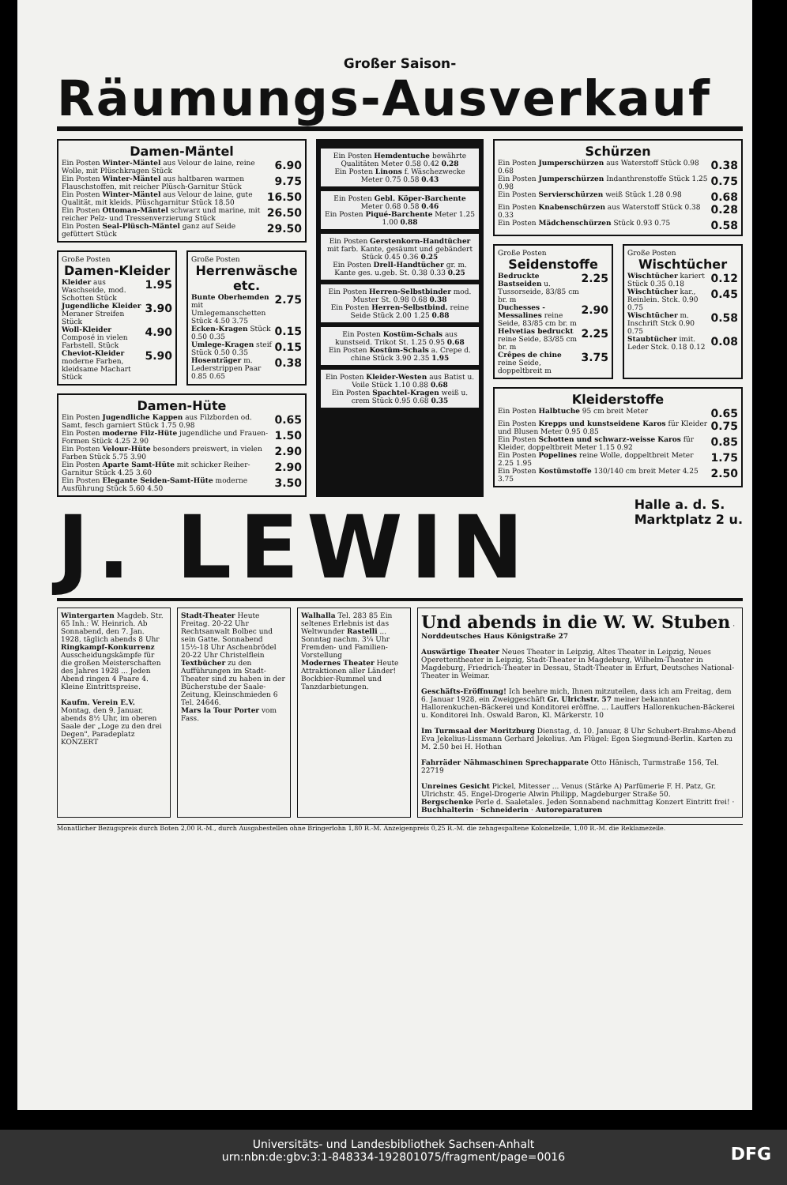Großer Saison-
Räumungs-Ausverkauf
Damen-Mäntel
Ein Posten Winter-Mäntel aus Velour de laine, reine Wolle, mit Plüschkragen Stück 6.90
Ein Posten Winter-Mäntel aus haltbaren warmen Flauschstoffen, mit reicher Plüsch-Garnitur Stück 9.75
Ein Posten Winter-Mäntel aus Velour de laine, gute Qualität, mit kleids. Plüschgarnitur Stück 18.50 16.50
Ein Posten Ottoman-Mäntel schwarz und marine, mit reicher Pelz- und Tressenverzierung Stück 26.50
Ein Posten Seal-Plüsch-Mäntel ganz auf Seide gefüttert Stück 29.50
Große Posten
Damen-Kleider
Kleider aus Waschseide, mod. Schotten Stück 1.95
Jugendliche Kleider Meraner Streifen Stück 3.90
Woll-Kleider Composé in vielen Farbstell. Stück 4.90
Cheviot-Kleider moderne Farben, kleidsame Machart Stück 5.90
Große Posten
Herrenwäsche etc.
Bunte Oberhemden mit Umlegemanschetten Stück 4.50 3.75 2.75
Ecken-Kragen Stück 0.50 0.35 0.15
Umlege-Kragen steif Stück 0.50 0.35 0.15
Hosenträger m. Lederstrippen Paar 0.85 0.65 0.38
Damen-Hüte
Ein Posten Jugendliche Kappen aus Filzborden od. Samt, fesch garniert Stück 1.75 0.98 0.65
Ein Posten moderne Filz-Hüte jugendliche und Frauen-Formen Stück 4.25 2.90 1.50
Ein Posten Velour-Hüte besonders preiswert, in vielen Farben Stück 5.75 3.90 2.90
Ein Posten Aparte Samt-Hüte mit schicker Reiher-Garnitur Stück 4.25 3.60 2.90
Ein Posten Elegante Seiden-Samt-Hüte moderne Ausführung Stück 5.60 4.50 3.50
Ein Posten Hemdentuche bewährte Qualitäten Meter 0.58 0.42 0.28
Ein Posten Linons f. Wäschezwecke Meter 0.75 0.58 0.43
Ein Posten Gebl. Köper-Barchente Meter 0.68 0.58 0.46
Ein Posten Piqué-Barchente Meter 1.25 1.00 0.88
Ein Posten Gerstenkorn-Handtücher mit farb. Kante, gesäumt und gebändert Stück 0.45 0.36 0.25
Ein Posten Drell-Handtücher gr. m. Kante ges. u.geb. St. 0.38 0.33 0.25
Ein Posten Herren-Selbstbinder mod. Muster St. 0.98 0.68 0.38
Ein Posten Herren-Selbstbind. reine Seide Stück 2.00 1.25 0.88
Ein Posten Kostüm-Schals aus kunstseid. Trikot St. 1.25 0.95 0.68
Ein Posten Kostüm-Schals a. Crepe d. chine Stück 3.90 2.35 1.95
Ein Posten Kleider-Westen aus Batist u. Voile Stück 1.10 0.88 0.68
Ein Posten Spachtel-Kragen weiß u. crem Stück 0.95 0.68 0.35
Schürzen
Ein Posten Jumperschürzen aus Waterstoff Stück 0.98 0.68 0.38
Ein Posten Jumperschürzen Indanthrenstoffe Stück 1.25 0.98 0.75
Ein Posten Servierschürzen weiß Stück 1.28 0.98 0.68
Ein Posten Knabenschürzen aus Waterstoff Stück 0.38 0.33 0.28
Ein Posten Mädchenschürzen Stück 0.93 0.75 0.58
Große Posten
Seidenstoffe
Bedruckte Bastseiden u. Tussorseide, 83/85 cm br. m 2.25
Duchesses - Messalines reine Seide, 83/85 cm br. m 2.90
Helvetias bedruckt reine Seide, 83/85 cm br. m 2.25
Crêpes de chine reine Seide, doppeltbreit m 3.75
Große Posten
Wischtücher
Wischtücher kariert Stück 0.35 0.18 0.12
Wischtücher kar., Reinlein. Stck. 0.90 0.75 0.45
Wischtücher m. Inschrift Stck 0.90 0.75 0.58
Staubtücher imit. Leder Stck. 0.18 0.12 0.08
Kleiderstoffe
Ein Posten Halbtuche 95 cm breit Meter 0.65
Ein Posten Krepps und kunstseidene Karos für Kleider und Blusen Meter 0.95 0.85 0.75
Ein Posten Schotten und schwarz-weisse Karos für Kleider, doppeltbreit Meter 1.15 0.92 0.85
Ein Posten Popelines reine Wolle, doppeltbreit Meter 2.25 1.95 1.75
Ein Posten Kostümstoffe 130/140 cm breit Meter 4.25 3.75 2.50
J. LEWIN Halle a. d. S.
Marktplatz 2 u.
Wintergarten Magdeb. Str. 65 Inh.: W. Heinrich. Ab Sonnabend, den 7. Jan. 1928, täglich abends 8 Uhr Ringkampf-Konkurrenz Ausscheidungskämpfe für die großen Meisterschaften des Jahres 1928 ... Jeden Abend ringen 4 Paare 4. Kleine Eintrittspreise.
Kaufm. Verein E.V. Montag, den 9. Januar, abends 8½ Uhr, im oberen Saale der „Loge zu den drei Degen", Paradeplatz KONZERT
Stadt-Theater Heute Freitag. 20-22 Uhr Rechtsanwalt Bolbec und sein Gatte. Sonnabend 15½-18 Uhr Aschenbrödel 20-22 Uhr Christelflein
Textbücher zu den Aufführungen im Stadt-Theater sind zu haben in der Bücherstube der Saale-Zeitung, Kleinschmieden 6 Tel. 24646.
Mars la Tour Porter vom Fass.
Walhalla Tel. 283 85 Ein seltenes Erlebnis ist das Weltwunder Rastelli ... Sonntag nachm. 3¼ Uhr Fremden- und Familien-Vorstellung
Modernes Theater Heute Attraktionen aller Länder! Bockbier-Rummel und Tanzdarbietungen.
Und abends in die W. W. Stuben · Norddeutsches Haus Königstraße 27
Auswärtige Theater Neues Theater in Leipzig, Altes Theater in Leipzig, Neues Operettentheater in Leipzig, Stadt-Theater in Magdeburg, Wilhelm-Theater in Magdeburg, Friedrich-Theater in Dessau, Stadt-Theater in Erfurt, Deutsches National-Theater in Weimar.
Geschäfts-Eröffnung! Ich beehre mich, Ihnen mitzuteilen, dass ich am Freitag, dem 6. Januar 1928, ein Zweiggeschäft Gr. Ulrichstr. 57 meiner bekannten Hallorenkuchen-Bäckerei und Konditorei eröffne. ... Lauffers Hallorenkuchen-Bäckerei u. Konditorei Inh. Oswald Baron, Kl. Märkerstr. 10
Im Turmsaal der Moritzburg Dienstag, d. 10. Januar, 8 Uhr Schubert-Brahms-Abend Eva Jekelius-Lissmann Gerhard Jekelius. Am Flügel: Egon Siegmund-Berlin. Karten zu M. 2.50 bei H. Hothan
Fahrräder Nähmaschinen Sprechapparate Otto Hänisch, Turmstraße 156, Tel. 22719
Unreines Gesicht Pickel, Mitesser ... Venus (Stärke A) Parfümerie F. H. Patz, Gr. Ulrichstr. 45. Engel-Drogerie Alwin Philipp, Magdeburger Straße 50.
Bergschenke Perle d. Saaletales. Jeden Sonnabend nachmittag Konzert Eintritt frei! · Buchhalterin · Schneiderin · Autoreparaturen
Monatlicher Bezugspreis durch Boten 2,00 R.-M., durch Ausgabestellen ohne Bringerlohn 1,80 R.-M. Anzeigenpreis 0,25 R.-M. die zehngespaltene Kolonelzeile, 1,00 R.-M. die Reklamezeile.
Universitäts- und Landesbibliothek Sachsen-Anhalt
urn:nbn:de:gbv:3:1-848334-192801075/fragment/page=0016
DFG